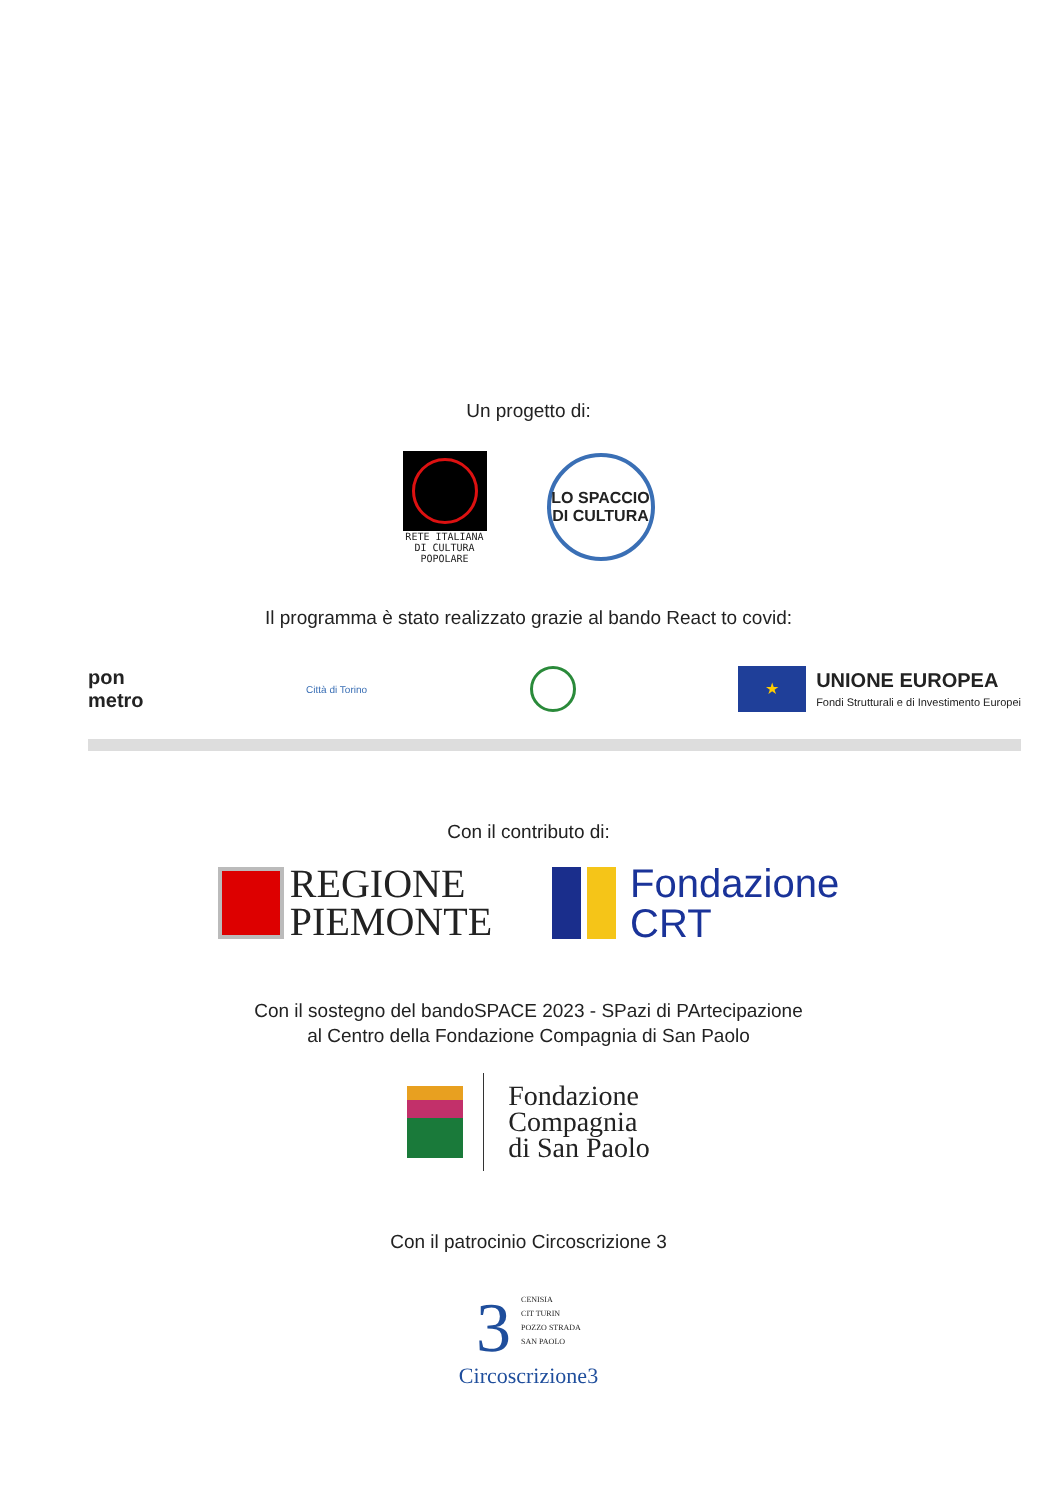Un progetto di:
RETE ITALIANA DI CULTURA POPOLARE
LO SPACCIO
DI CULTURA
Il programma è stato realizzato grazie al bando React to covid:
pon
metro
Città di Torino
★
UNIONE EUROPEA
Fondi Strutturali e di Investimento Europei
Con il contributo di:
REGIONE
PIEMONTE
Fondazione
CRT
Con il sostegno del bandoSPACE 2023 - SPazi di PArtecipazione
al Centro della Fondazione Compagnia di San Paolo
Fondazione
Compagnia
di San Paolo
Con il patrocinio Circoscrizione 3
3
CENISIA
CIT TURIN
POZZO STRADA
SAN PAOLO
Circoscrizione3